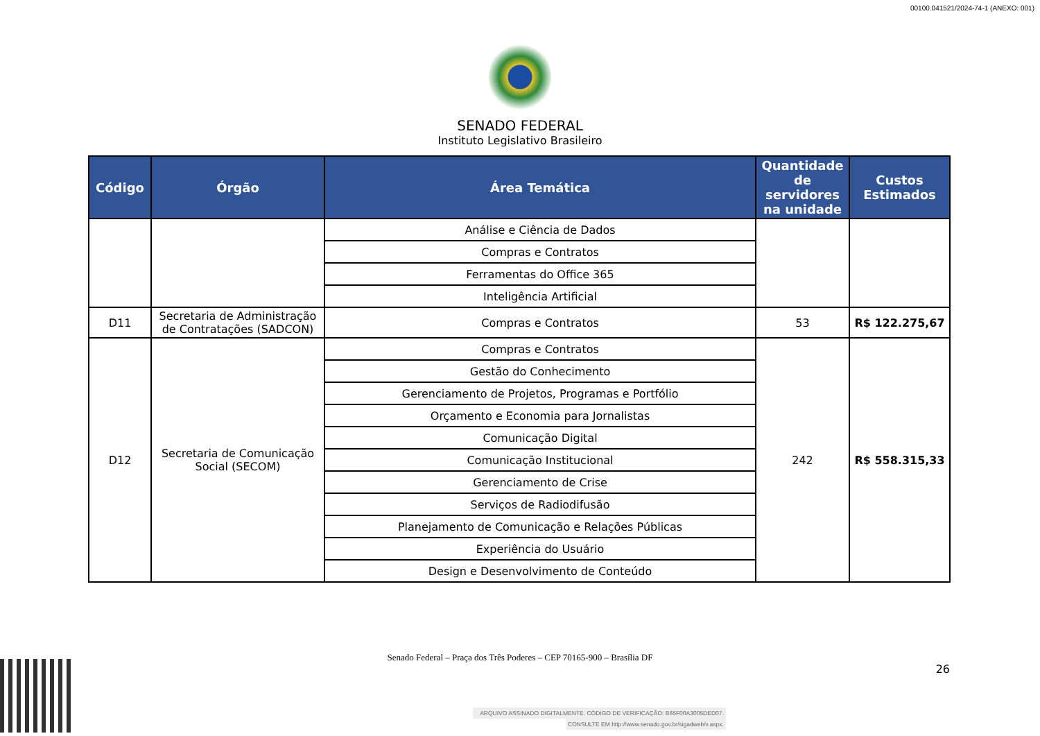00100.041521/2024-74-1 (ANEXO: 001)
SENADO FEDERAL
Instituto Legislativo Brasileiro
| Código | Órgão | Área Temática | Quantidade de servidores na unidade | Custos Estimados |
| --- | --- | --- | --- | --- |
| | | Análise e Ciência de Dados | | |
| | | Compras e Contratos | | |
| | | Ferramentas do Office 365 | | |
| | | Inteligência Artificial | | |
| D11 | Secretaria de Administração de Contratações (SADCON) | Compras e Contratos | 53 | R$ 122.275,67 |
| D12 | Secretaria de Comunicação Social (SECOM) | Compras e Contratos | 242 | R$ 558.315,33 |
| | | Gestão do Conhecimento | | |
| | | Gerenciamento de Projetos, Programas e Portfólio | | |
| | | Orçamento e Economia para Jornalistas | | |
| | | Comunicação Digital | | |
| | | Comunicação Institucional | | |
| | | Gerenciamento de Crise | | |
| | | Serviços de Radiodifusão | | |
| | | Planejamento de Comunicação e Relações Públicas | | |
| | | Experiência do Usuário | | |
| | | Design e Desenvolvimento de Conteúdo | | |
Senado Federal – Praça dos Três Poderes – CEP 70165-900 – Brasília DF
26
ARQUIVO ASSINADO DIGITALMENTE. CÓDIGO DE VERIFICAÇÃO: B65F00A3005DED07.
CONSULTE EM http://www.senado.gov.br/sigadweb/v.aspx.